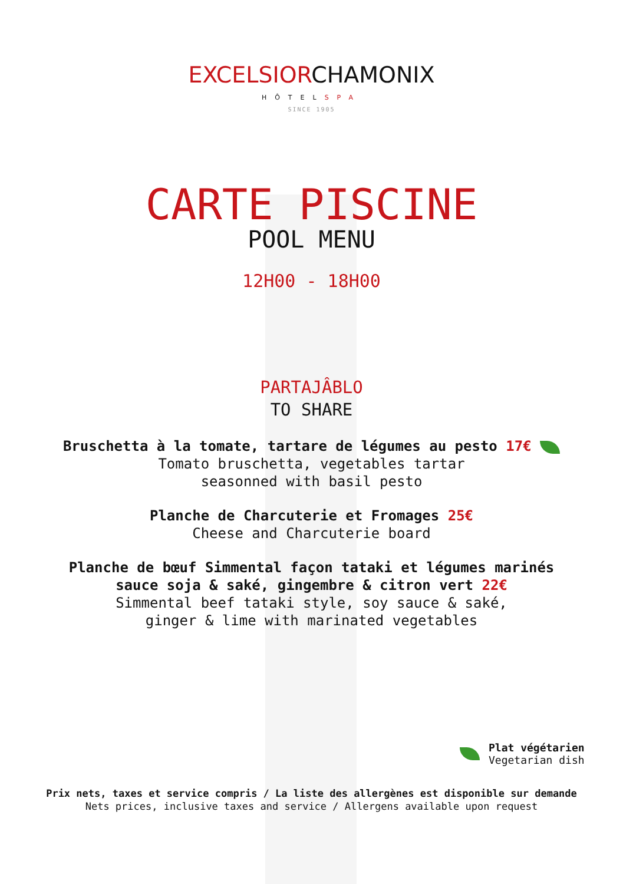EXCELSIORCHAMONIX
HÔTELSPA
SINCE 1905
CARTE PISCINE
POOL MENU
12H00 - 18H00
PARTAJÂBLO
TO SHARE
Bruschetta à la tomate, tartare de légumes au pesto 17€
Tomato bruschetta, vegetables tartar
seasonned with basil pesto
Planche de Charcuterie et Fromages 25€
Cheese and Charcuterie board
Planche de bœuf Simmental façon tataki et légumes marinés
sauce soja & saké, gingembre & citron vert 22€
Simmental beef tataki style, soy sauce & saké,
ginger & lime with marinated vegetables
Plat végétarien
Vegetarian dish
Prix nets, taxes et service compris / La liste des allergènes est disponible sur demande
Nets prices, inclusive taxes and service / Allergens available upon request